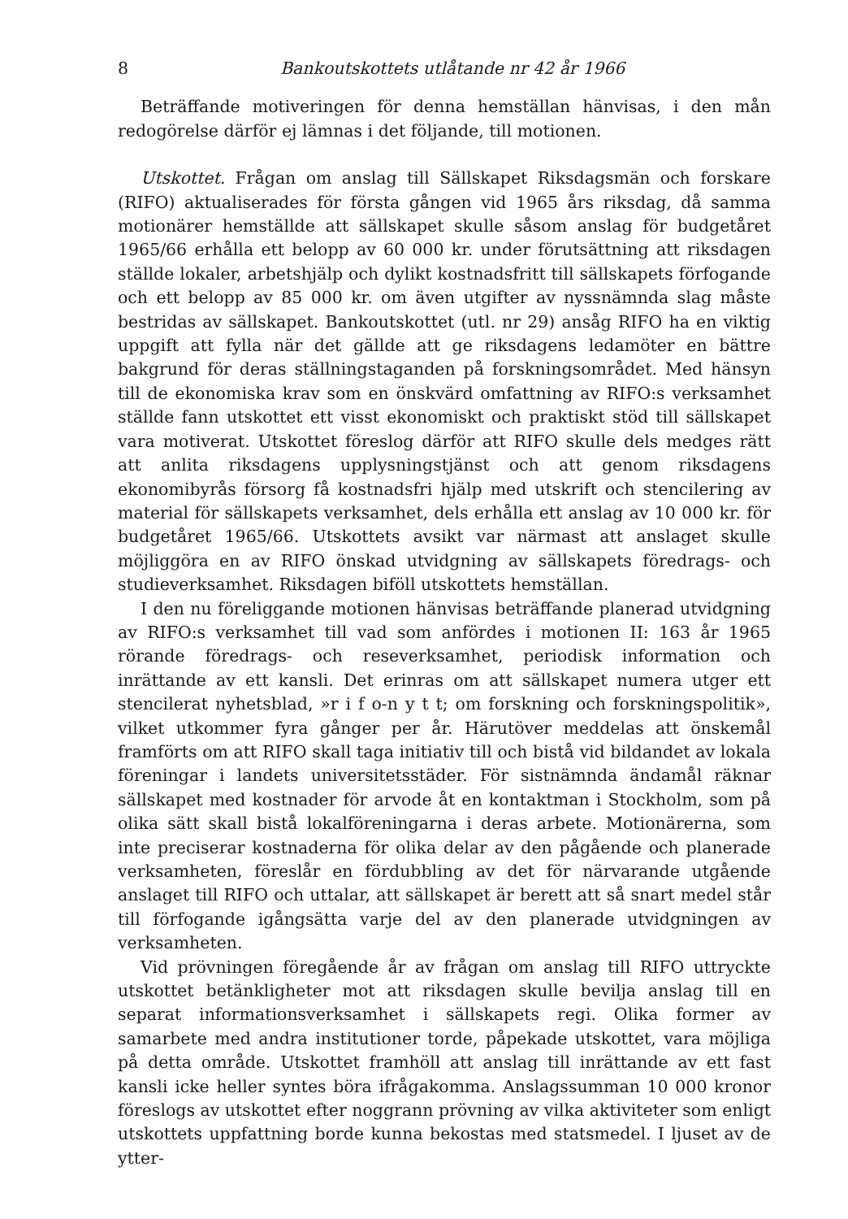8 Bankoutskottets utlåtande nr 42 år 1966
Beträffande motiveringen för denna hemställan hänvisas, i den mån redogörelse därför ej lämnas i det följande, till motionen.
Utskottet. Frågan om anslag till Sällskapet Riksdagsmän och forskare (RIFO) aktualiserades för första gången vid 1965 års riksdag, då samma motionärer hemställde att sällskapet skulle såsom anslag för budgetåret 1965/66 erhålla ett belopp av 60 000 kr. under förutsättning att riksdagen ställde lokaler, arbetshjälp och dylikt kostnadsfritt till sällskapets förfogande och ett belopp av 85 000 kr. om även utgifter av nyssnämnda slag måste bestridas av sällskapet. Bankoutskottet (utl. nr 29) ansåg RIFO ha en viktig uppgift att fylla när det gällde att ge riksdagens ledamöter en bättre bakgrund för deras ställningstaganden på forskningsområdet. Med hänsyn till de ekonomiska krav som en önskvärd omfattning av RIFO:s verksamhet ställde fann utskottet ett visst ekonomiskt och praktiskt stöd till sällskapet vara motiverat. Utskottet föreslog därför att RIFO skulle dels medges rätt att anlita riksdagens upplysningstjänst och att genom riksdagens ekonomibyrås försorg få kostnadsfri hjälp med utskrift och stencilering av material för sällskapets verksamhet, dels erhålla ett anslag av 10 000 kr. för budgetåret 1965/66. Utskottets avsikt var närmast att anslaget skulle möjliggöra en av RIFO önskad utvidgning av sällskapets föredrags- och studieverksamhet. Riksdagen biföll utskottets hemställan.
I den nu föreliggande motionen hänvisas beträffande planerad utvidgning av RIFO:s verksamhet till vad som anfördes i motionen II: 163 år 1965 rörande föredrags- och reseverksamhet, periodisk information och inrättande av ett kansli. Det erinras om att sällskapet numera utger ett stencilerat nyhetsblad, »r i f o-n y t t; om forskning och forskningspolitik», vilket utkommer fyra gånger per år. Härutöver meddelas att önskemål framförts om att RIFO skall taga initiativ till och bistå vid bildandet av lokala föreningar i landets universitetsstäder. För sistnämnda ändamål räknar sällskapet med kostnader för arvode åt en kontaktman i Stockholm, som på olika sätt skall bistå lokalföreningarna i deras arbete. Motionärerna, som inte preciserar kostnaderna för olika delar av den pågående och planerade verksamheten, föreslår en fördubbling av det för närvarande utgående anslaget till RIFO och uttalar, att sällskapet är berett att så snart medel står till förfogande igångsätta varje del av den planerade utvidgningen av verksamheten.
Vid prövningen föregående år av frågan om anslag till RIFO uttryckte utskottet betänkligheter mot att riksdagen skulle bevilja anslag till en separat informationsverksamhet i sällskapets regi. Olika former av samarbete med andra institutioner torde, påpekade utskottet, vara möjliga på detta område. Utskottet framhöll att anslag till inrättande av ett fast kansli icke heller syntes böra ifrågakomma. Anslagssumman 10 000 kronor föreslogs av utskottet efter noggrann prövning av vilka aktiviteter som enligt utskottets uppfattning borde kunna bekostas med statsmedel. I ljuset av de ytter-